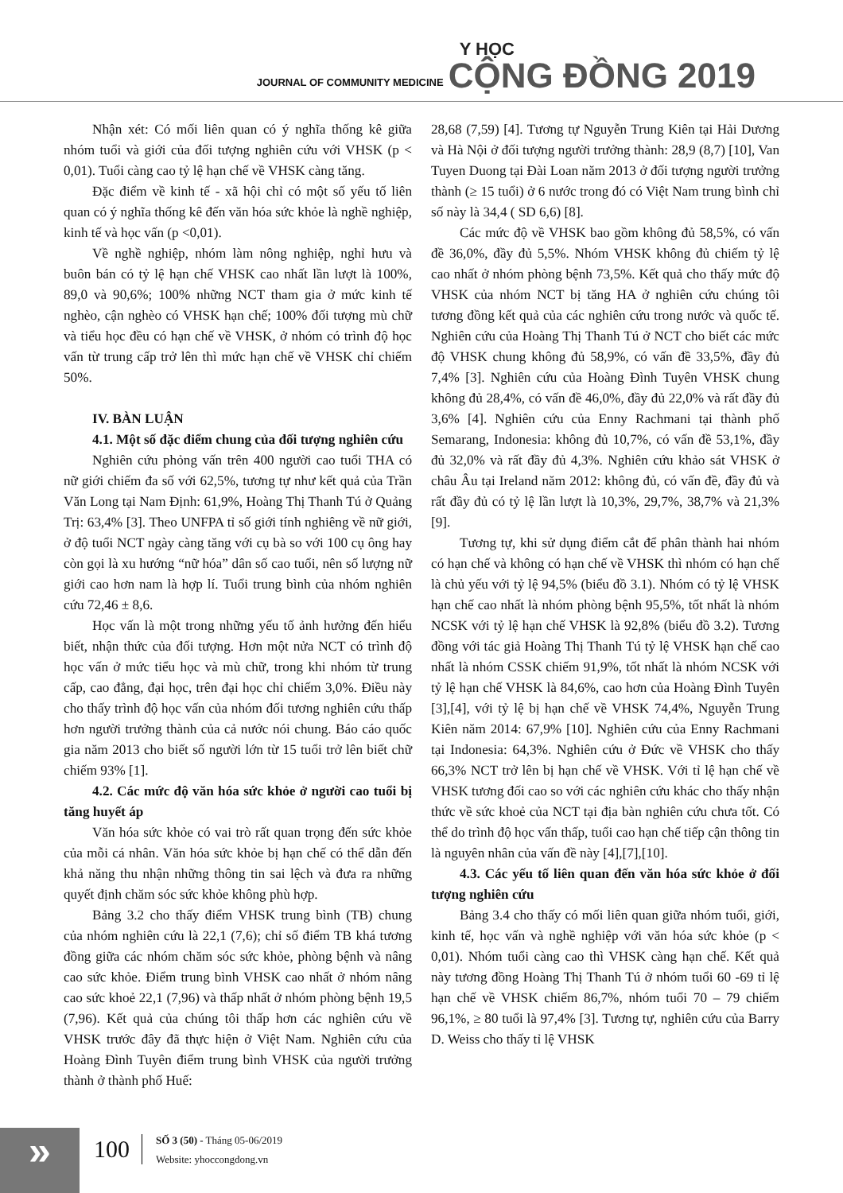JOURNAL OF COMMUNITY MEDICINE
Y HỌC
CỘNG ĐỒNG 2019
Nhận xét: Có mối liên quan có ý nghĩa thống kê giữa nhóm tuổi và giới của đối tượng nghiên cứu với VHSK (p < 0,01). Tuổi càng cao tỷ lệ hạn chế về VHSK càng tăng.
Đặc điểm về kinh tế - xã hội chỉ có một số yếu tố liên quan có ý nghĩa thống kê đến văn hóa sức khỏe là nghề nghiệp, kinh tế và học vấn (p <0,01).
Về nghề nghiệp, nhóm làm nông nghiệp, nghỉ hưu và buôn bán có tỷ lệ hạn chế VHSK cao nhất lần lượt là 100%, 89,0 và 90,6%; 100% những NCT tham gia ở mức kinh tế nghèo, cận nghèo có VHSK hạn chế; 100% đối tượng mù chữ và tiểu học đều có hạn chế về VHSK, ở nhóm có trình độ học vấn từ trung cấp trở lên thì mức hạn chế về VHSK chỉ chiếm 50%.
IV. BÀN LUẬN
4.1. Một số đặc điểm chung của đối tượng nghiên cứu
Nghiên cứu phỏng vấn trên 400 người cao tuổi THA có nữ giới chiếm đa số với 62,5%, tương tự như kết quả của Trần Văn Long tại Nam Định: 61,9%, Hoàng Thị Thanh Tú ở Quảng Trị: 63,4% [3]. Theo UNFPA tỉ số giới tính nghiêng về nữ giới, ở độ tuổi NCT ngày càng tăng với cụ bà so với 100 cụ ông hay còn gọi là xu hướng “nữ hóa” dân số cao tuổi, nên số lượng nữ giới cao hơn nam là hợp lí. Tuổi trung bình của nhóm nghiên cứu 72,46 ± 8,6.
Học vấn là một trong những yếu tố ảnh hưởng đến hiểu biết, nhận thức của đối tượng. Hơn một nửa NCT có trình độ học vấn ở mức tiểu học và mù chữ, trong khi nhóm từ trung cấp, cao đẳng, đại học, trên đại học chỉ chiếm 3,0%. Điều này cho thấy trình độ học vấn của nhóm đối tương nghiên cứu thấp hơn người trưởng thành của cả nước nói chung. Báo cáo quốc gia năm 2013 cho biết số người lớn từ 15 tuổi trở lên biết chữ chiếm 93% [1].
4.2. Các mức độ văn hóa sức khỏe ở người cao tuổi bị tăng huyết áp
Văn hóa sức khỏe có vai trò rất quan trọng đến sức khỏe của mỗi cá nhân. Văn hóa sức khỏe bị hạn chế có thể dẫn đến khả năng thu nhận những thông tin sai lệch và đưa ra những quyết định chăm sóc sức khỏe không phù hợp.
Bảng 3.2 cho thấy điểm VHSK trung bình (TB) chung của nhóm nghiên cứu là 22,1 (7,6); chỉ số điểm TB khá tương đồng giữa các nhóm chăm sóc sức khỏe, phòng bệnh và nâng cao sức khỏe. Điểm trung bình VHSK cao nhất ở nhóm nâng cao sức khoẻ 22,1 (7,96) và thấp nhất ở nhóm phòng bệnh 19,5 (7,96). Kết quả của chúng tôi thấp hơn các nghiên cứu về VHSK trước đây đã thực hiện ở Việt Nam. Nghiên cứu của Hoàng Đình Tuyên điểm trung bình VHSK của người trưởng thành ở thành phố Huế:
28,68 (7,59) [4]. Tương tự Nguyễn Trung Kiên tại Hải Dương và Hà Nội ở đối tượng người trưởng thành: 28,9 (8,7) [10], Van Tuyen Duong tại Đài Loan năm 2013 ở đối tượng người trưởng thành (≥ 15 tuổi) ở 6 nước trong đó có Việt Nam trung bình chỉ số này là 34,4 ( SD 6,6) [8].
Các mức độ về VHSK bao gồm không đủ 58,5%, có vấn đề 36,0%, đầy đủ 5,5%. Nhóm VHSK không đủ chiếm tỷ lệ cao nhất ở nhóm phòng bệnh 73,5%. Kết quả cho thấy mức độ VHSK của nhóm NCT bị tăng HA ở nghiên cứu chúng tôi tương đồng kết quả của các nghiên cứu trong nước và quốc tế. Nghiên cứu của Hoàng Thị Thanh Tú ở NCT cho biết các mức độ VHSK chung không đủ 58,9%, có vấn đề 33,5%, đầy đủ 7,4% [3]. Nghiên cứu của Hoàng Đình Tuyên VHSK chung không đủ 28,4%, có vấn đề 46,0%, đầy đủ 22,0% và rất đầy đủ 3,6% [4]. Nghiên cứu của Enny Rachmani tại thành phố Semarang, Indonesia: không đủ 10,7%, có vấn đề 53,1%, đầy đủ 32,0% và rất đầy đủ 4,3%. Nghiên cứu khảo sát VHSK ở châu Âu tại Ireland năm 2012: không đủ, có vấn đề, đầy đủ và rất đầy đủ có tỷ lệ lần lượt là 10,3%, 29,7%, 38,7% và 21,3% [9].
Tương tự, khi sử dụng điểm cắt để phân thành hai nhóm có hạn chế và không có hạn chế về VHSK thì nhóm có hạn chế là chủ yếu với tỷ lệ 94,5% (biểu đồ 3.1). Nhóm có tỷ lệ VHSK hạn chế cao nhất là nhóm phòng bệnh 95,5%, tốt nhất là nhóm NCSK với tỷ lệ hạn chế VHSK là 92,8% (biểu đồ 3.2). Tương đồng với tác giả Hoàng Thị Thanh Tú tỷ lệ VHSK hạn chế cao nhất là nhóm CSSK chiếm 91,9%, tốt nhất là nhóm NCSK với tỷ lệ hạn chế VHSK là 84,6%, cao hơn của Hoàng Đình Tuyên [3],[4], với tỷ lệ bị hạn chế về VHSK 74,4%, Nguyễn Trung Kiên năm 2014: 67,9% [10]. Nghiên cứu của Enny Rachmani tại Indonesia: 64,3%. Nghiên cứu ở Đức về VHSK cho thấy 66,3% NCT trở lên bị hạn chế về VHSK. Với tỉ lệ hạn chế về VHSK tương đối cao so với các nghiên cứu khác cho thấy nhận thức về sức khoẻ của NCT tại địa bàn nghiên cứu chưa tốt. Có thể do trình độ học vấn thấp, tuổi cao hạn chế tiếp cận thông tin là nguyên nhân của vấn đề này [4],[7],[10].
4.3. Các yếu tố liên quan đến văn hóa sức khỏe ở đối tượng nghiên cứu
Bảng 3.4 cho thấy có mối liên quan giữa nhóm tuổi, giới, kinh tế, học vấn và nghề nghiệp với văn hóa sức khỏe (p < 0,01). Nhóm tuổi càng cao thì VHSK càng hạn chế. Kết quả này tương đồng Hoàng Thị Thanh Tú ở nhóm tuổi 60 -69 tỉ lệ hạn chế về VHSK chiếm 86,7%, nhóm tuổi 70 – 79 chiếm 96,1%, ≥ 80 tuổi là 97,4% [3]. Tương tự, nghiên cứu của Barry D. Weiss cho thấy tỉ lệ VHSK
» 100
SỐ 3 (50) - Tháng 05-06/2019
Website: yhoccongdong.vn